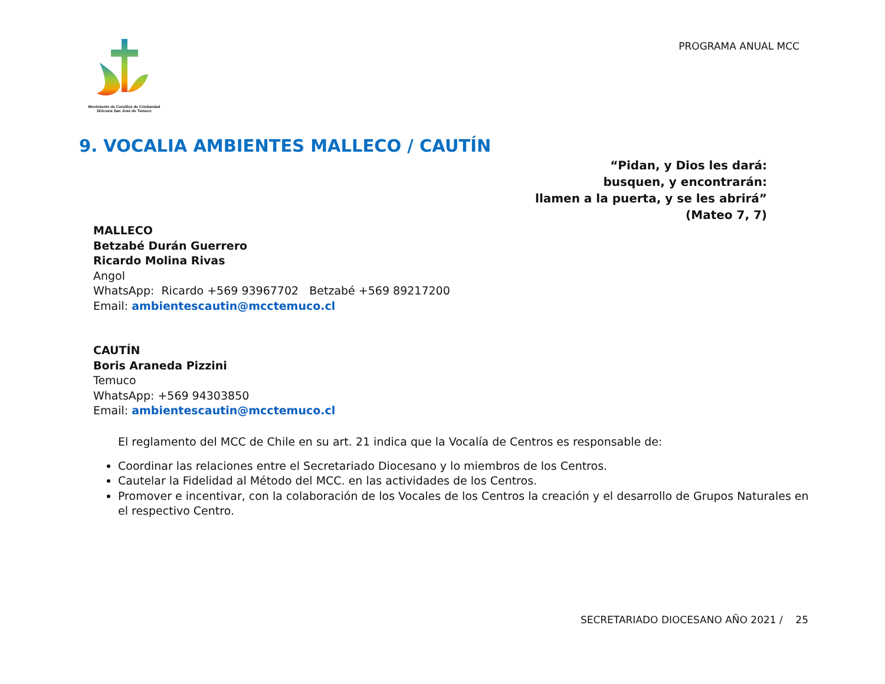PROGRAMA ANUAL MCC
Movimiento de Cursillos de Cristiandad
Diócesis San José de Temuco
9. VOCALIA AMBIENTES MALLECO / CAUTÍN
“Pidan, y Dios les dará:
busquen, y encontrarán:
llamen a la puerta, y se les abrirá”
(Mateo 7, 7)
MALLECO
Betzabé Durán Guerrero
Ricardo Molina Rivas
Angol
WhatsApp: Ricardo +569 93967702 Betzabé +569 89217200
Email: ambientescautin@mcctemuco.cl
CAUTÍN
Boris Araneda Pizzini
Temuco
WhatsApp: +569 94303850
Email: ambientescautin@mcctemuco.cl
El reglamento del MCC de Chile en su art. 21 indica que la Vocalía de Centros es responsable de:
Coordinar las relaciones entre el Secretariado Diocesano y lo miembros de los Centros.
Cautelar la Fidelidad al Método del MCC. en las actividades de los Centros.
Promover e incentivar, con la colaboración de los Vocales de los Centros la creación y el desarrollo de Grupos Naturales en el respectivo Centro.
SECRETARIADO DIOCESANO AÑO 2021 / 25